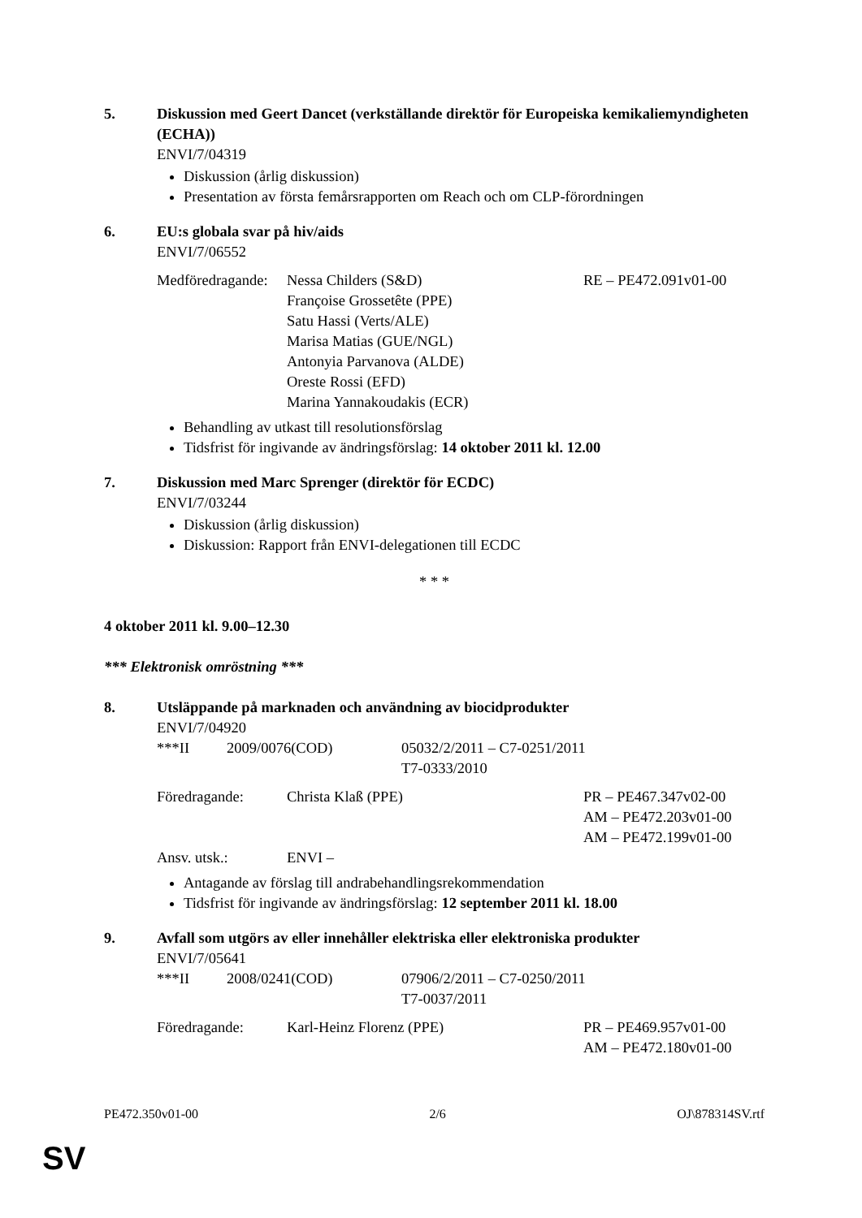5. Diskussion med Geert Dancet (verkställande direktör för Europeiska kemikaliemyndigheten (ECHA))
ENVI/7/04319
Diskussion (årlig diskussion)
Presentation av första femårsrapporten om Reach och om CLP-förordningen
6. EU:s globala svar på hiv/aids
ENVI/7/06552
| Medföredragande: | Nessa Childers (S&D) Françoise Grossetête (PPE) Satu Hassi (Verts/ALE) Marisa Matias (GUE/NGL) Antonyia Parvanova (ALDE) Oreste Rossi (EFD) Marina Yannakoudakis (ECR) | RE – PE472.091v01-00 |
Behandling av utkast till resolutionsförslag
Tidsfrist för ingivande av ändringsförslag: 14 oktober 2011 kl. 12.00
7. Diskussion med Marc Sprenger (direktör för ECDC)
ENVI/7/03244
Diskussion (årlig diskussion)
Diskussion: Rapport från ENVI-delegationen till ECDC
* * *
4 oktober 2011 kl. 9.00–12.30
*** Elektronisk omröstning ***
8. Utsläppande på marknaden och användning av biocidprodukter
ENVI/7/04920
| ***II | 2009/0076(COD) | 05032/2/2011 – C7-0251/2011 T7-0333/2010 |
| Föredragande: | Christa Klaß (PPE) | PR – PE467.347v02-00 AM – PE472.203v01-00 AM – PE472.199v01-00 |
| Ansv. utsk.: | ENVI – | |
Antagande av förslag till andrabehandlingsrekommendation
Tidsfrist för ingivande av ändringsförslag: 12 september 2011 kl. 18.00
9. Avfall som utgörs av eller innehåller elektriska eller elektroniska produkter
ENVI/7/05641
| ***II | 2008/0241(COD) | 07906/2/2011 – C7-0250/2011 T7-0037/2011 |
| Föredragande: | Karl-Heinz Florenz (PPE) | PR – PE469.957v01-00 AM – PE472.180v01-00 |
PE472.350v01-00 2/6 OJ\878314SV.rtf
SV